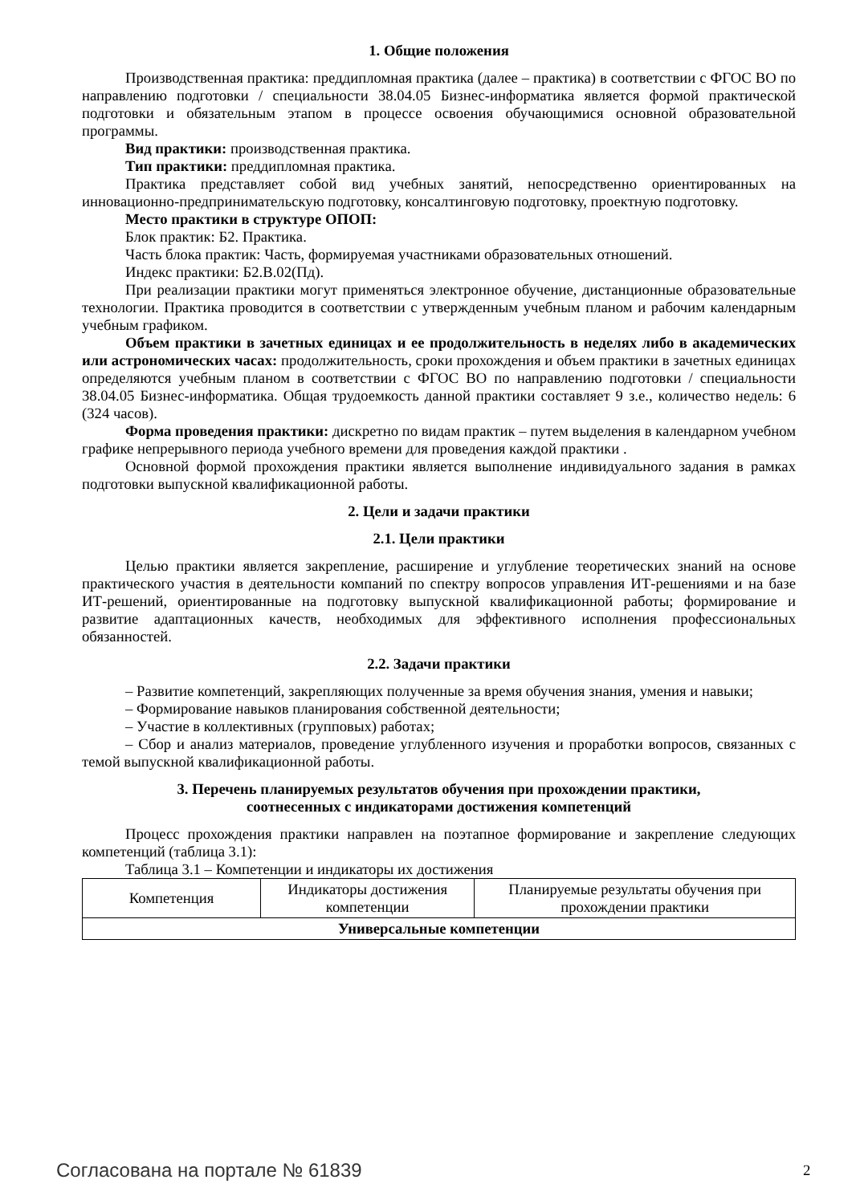1. Общие положения
Производственная практика: преддипломная практика (далее – практика) в соответствии с ФГОС ВО по направлению подготовки / специальности 38.04.05 Бизнес-информатика является формой практической подготовки и обязательным этапом в процессе освоения обучающимися основной образовательной программы.
Вид практики: производственная практика.
Тип практики: преддипломная практика.
Практика представляет собой вид учебных занятий, непосредственно ориентированных на инновационно-предпринимательскую подготовку, консалтинговую подготовку, проектную подготовку.
Место практики в структуре ОПОП:
Блок практик: Б2. Практика.
Часть блока практик: Часть, формируемая участниками образовательных отношений.
Индекс практики: Б2.В.02(Пд).
При реализации практики могут применяться электронное обучение, дистанционные образовательные технологии. Практика проводится в соответствии с утвержденным учебным планом и рабочим календарным учебным графиком.
Объем практики в зачетных единицах и ее продолжительность в неделях либо в академических или астрономических часах: продолжительность, сроки прохождения и объем практики в зачетных единицах определяются учебным планом в соответствии с ФГОС ВО по направлению подготовки / специальности 38.04.05 Бизнес-информатика. Общая трудоемкость данной практики составляет 9 з.е., количество недель: 6 (324 часов).
Форма проведения практики: дискретно по видам практик – путем выделения в календарном учебном графике непрерывного периода учебного времени для проведения каждой практики .
Основной формой прохождения практики является выполнение индивидуального задания в рамках подготовки выпускной квалификационной работы.
2. Цели и задачи практики
2.1. Цели практики
Целью практики является закрепление, расширение и углубление теоретических знаний на основе практического участия в деятельности компаний по спектру вопросов управления ИТ-решениями и на базе ИТ-решений, ориентированные на подготовку выпускной квалификационной работы; формирование и развитие адаптационных качеств, необходимых для эффективного исполнения профессиональных обязанностей.
2.2. Задачи практики
– Развитие компетенций, закрепляющих полученные за время обучения знания, умения и навыки;
– Формирование навыков планирования собственной деятельности;
– Участие в коллективных (групповых) работах;
– Сбор и анализ материалов, проведение углубленного изучения и проработки вопросов, связанных с темой выпускной квалификационной работы.
3. Перечень планируемых результатов обучения при прохождении практики,
соотнесенных с индикаторами достижения компетенций
Процесс прохождения практики направлен на поэтапное формирование и закрепление следующих компетенций (таблица 3.1):
Таблица 3.1 – Компетенции и индикаторы их достижения
| Компетенция | Индикаторы достижения компетенции | Планируемые результаты обучения при прохождении практики |
| --- | --- | --- |
| Универсальные компетенции | | |
Согласована на портале № 61839 2